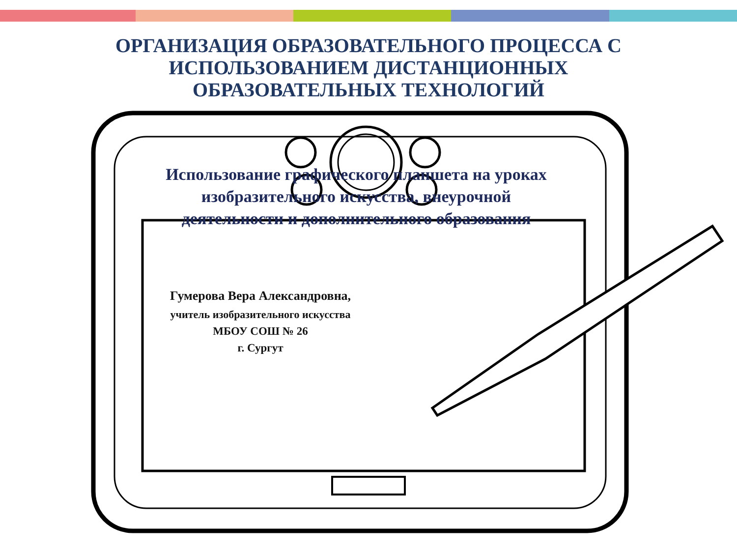ОРГАНИЗАЦИЯ ОБРАЗОВАТЕЛЬНОГО ПРОЦЕССА С
ИСПОЛЬЗОВАНИЕМ ДИСТАНЦИОННЫХ
ОБРАЗОВАТЕЛЬНЫХ ТЕХНОЛОГИЙ
Использование графического планшета на уроках изобразительного искусства, внеурочной деятельности и дополнительного образования
Гумерова Вера Александровна,
учитель изобразительного искусства
МБОУ СОШ № 26
г. Сургут